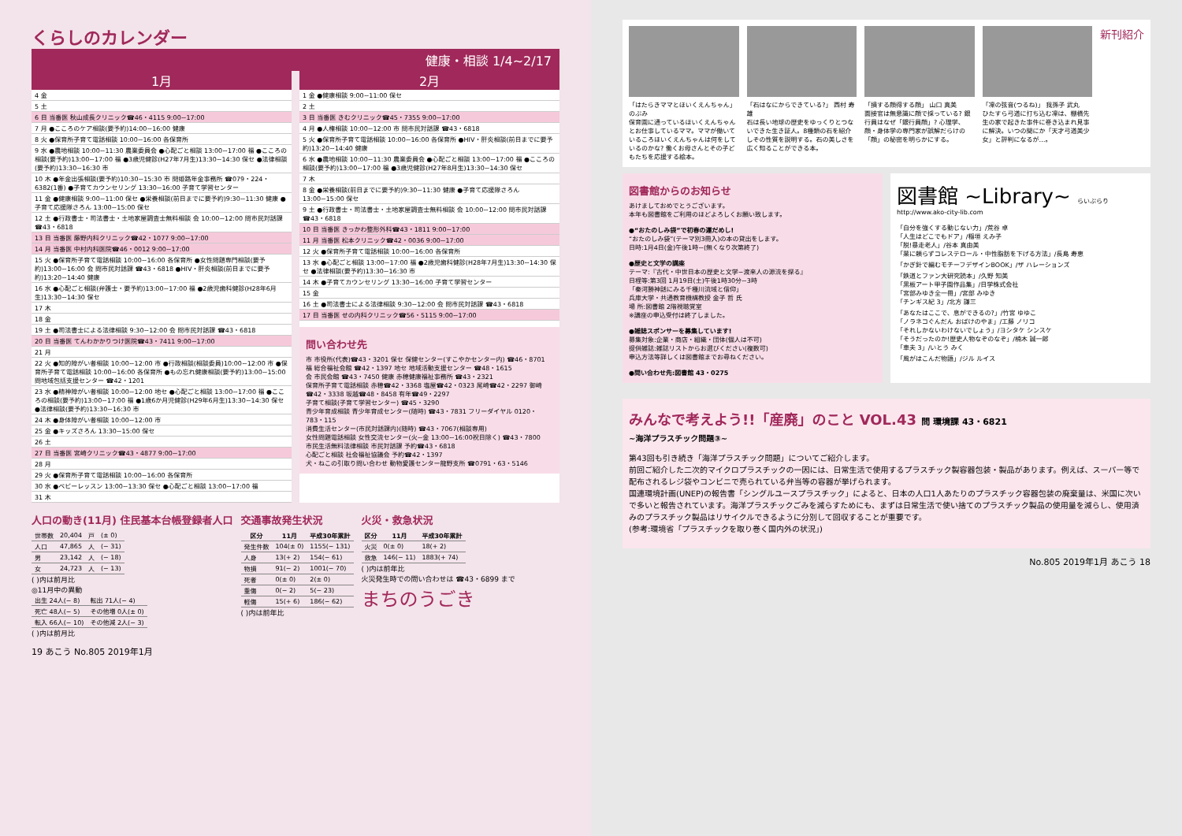くらしのカレンダー
健康・相談 1/4~2/17
1月
4 金
5 土
6 日 当番医 秋山成長クリニック☎46・4115 9:00~17:00
7 月 ●こころのケア相談(要予約)14:00~16:00 健康
8 火 ●保育所子育て電話相談 10:00~16:00 各保育所
9 水 ●農地相談 10:00~11:30 農業委員会 ●心配ごと相談 13:00~17:00 福 ●こころの相談(要予約)13:00~17:00 福 ●3歳児健診(H27年7月生)13:30~14:30 保セ ●法律相談(要予約)13:30~16:30 市
10 木 ●年金出張相談(要予約)10:30~15:30 市 問姫路年金事務所 ☎079・224・6382(1番) ●子育てカウンセリング 13:30~16:00 子育て学習センター
11 金 ●健康相談 9:00~11:00 保セ ●栄養相談(前日までに要予約)9:30~11:30 健康 ●子育て応援隊さろん 13:00~15:00 保セ
12 土 ●行政書士・司法書士・土地家屋調査士無料相談 会 10:00~12:00 問市民対話課 ☎43・6818
13 日 当番医 藤野内科クリニック☎42・1077 9:00~17:00
14 月 当番医 中村内科医院☎46・0012 9:00~17:00
15 火 ●保育所子育て電話相談 10:00~16:00 各保育所 ●女性問題専門相談(要予約)13:00~16:00 会 問市民対話課 ☎43・6818 ●HIV・肝炎相談(前日までに要予約)13:20~14:40 健康
16 水 ●心配ごと相談(弁護士・要予約)13:00~17:00 福 ●2歳児歯科健診(H28年6月生)13:30~14:30 保セ
17 木
18 金
19 土 ●司法書士による法律相談 9:30~12:00 会 問市民対話課 ☎43・6818
20 日 当番医 てんわかかりつけ医院☎43・7411 9:00~17:00
21 月
22 火 ●知的障がい者相談 10:00~12:00 市 ●行政相談(相談委員)10:00~12:00 市 ●保育所子育て電話相談 10:00~16:00 各保育所 ●もの忘れ健康相談(要予約)13:00~15:00 問地域包括支援センター ☎42・1201
23 水 ●精神障がい者相談 10:00~12:00 地セ ●心配ごと相談 13:00~17:00 福 ●こころの相談(要予約)13:00~17:00 福 ●1歳6か月児健診(H29年6月生)13:30~14:30 保セ ●法律相談(要予約)13:30~16:30 市
24 木 ●身体障がい者相談 10:00~12:00 市
25 金 ●キッズさろん 13:30~15:00 保セ
26 土
27 日 当番医 宮崎クリニック☎43・4877 9:00~17:00
28 月
29 火 ●保育所子育て電話相談 10:00~16:00 各保育所
30 水 ●ベビーレッスン 13:00~13:30 保セ ●心配ごと相談 13:00~17:00 福
31 木
2月
1 金 ●健康相談 9:00~11:00 保セ
2 土
3 日 当番医 きむクリニック☎45・7355 9:00~17:00
4 月 ●人権相談 10:00~12:00 市 問市民対話課 ☎43・6818
5 火 ●保育所子育て電話相談 10:00~16:00 各保育所 ●HIV・肝炎相談(前日までに要予約)13:20~14:40 健康
6 水 ●農地相談 10:00~11:30 農業委員会 ●心配ごと相談 13:00~17:00 福 ●こころの相談(要予約)13:00~17:00 福 ●3歳児健診(H27年8月生)13:30~14:30 保セ
7 木
8 金 ●栄養相談(前日までに要予約)9:30~11:30 健康 ●子育て応援隊さろん 13:00~15:00 保セ
9 土 ●行政書士・司法書士・土地家屋調査士無料相談 会 10:00~12:00 問市民対話課 ☎43・6818
10 日 当番医 きっかわ整形外科☎43・1811 9:00~17:00
11 月 当番医 松本クリニック☎42・0036 9:00~17:00
12 火 ●保育所子育て電話相談 10:00~16:00 各保育所
13 水 ●心配ごと相談 13:00~17:00 福 ●2歳児歯科健診(H28年7月生)13:30~14:30 保セ ●法律相談(要予約)13:30~16:30 市
14 木 ●子育てカウンセリング 13:30~16:00 子育て学習センター
15 金
16 土 ●司法書士による法律相談 9:30~12:00 会 問市民対話課 ☎43・6818
17 日 当番医 せの内科クリニック☎56・5115 9:00~17:00
問い合わせ先
市 市役所(代表)☎43・3201 保セ 保健センター(すこやかセンター内) ☎46・8701
福 総合福祉会館 ☎42・1397 地セ 地域活動支援センター ☎48・1615
会 市民会館 ☎43・7450 健康 赤穂健康福祉事務所 ☎43・2321
保育所子育て電話相談 赤穂☎42・3368 塩屋☎42・0323 尾崎☎42・2297 御崎☎42・3338 坂越☎48・8458 有年☎49・2297
子育て相談(子育て学習センター) ☎45・3290
青少年育成相談 青少年育成センター(随時) ☎43・7831 フリーダイヤル 0120・783・115
消費生活センター(市民対話課内)(随時) ☎43・7067(相談専用)
女性問題電話相談 女性交流センター(火~金 13:00~16:00祝日除く) ☎43・7800
市民生活無料法律相談 市民対話課 予約☎43・6818
心配ごと相談 社会福祉協議会 予約☎42・1397
犬・ねこの引取り問い合わせ 動物愛護センター龍野支所 ☎0791・63・5146
人口の動き(11月) 住民基本台帳登録者人口
| 世帯数 | 20,404 | 戸 | (± 0) |
| 人口 | 47,865 | 人 | (− 31) |
| 男 | 23,142 | 人 | (− 18) |
| 女 | 24,723 | 人 | (− 13) |
( )内は前月比
◎11月中の異動
| 出生 24人(− 8) | 転出 71人(− 4) |
| 死亡 48人(− 5) | その他増 0人(± 0) |
| 転入 66人(− 10) | その他減 2人(− 3) |
( )内は前月比
交通事故発生状況
| 区分 | 11月 | 平成30年累計 |
| --- | --- | --- |
| 発生件数 | 104(± 0) | 1155(− 131) |
| 人身 | 13(+ 2) | 154(− 61) |
| 物損 | 91(− 2) | 1001(− 70) |
| 死者 | 0(± 0) | 2(± 0) |
| 重傷 | 0(− 2) | 5(− 23) |
| 軽傷 | 15(+ 6) | 186(− 62) |
( )内は前年比
火災・救急状況
| 区分 | 11月 | 平成30年累計 |
| --- | --- | --- |
| 火災 | 0(± 0) | 18(+ 2) |
| 救急 | 146(− 11) | 1883(+ 74) |
( )内は前年比
火災発生時での問い合わせは ☎43・6899 まで
まちのうごき
19 あこう No.805 2019年1月
「はたらきママとほいくえんちゃん」 のぶみ
保育園に通っているほいくえんちゃんとお仕事しているママ。ママが働いているころほいくえんちゃんは何をしているのかな? 働くお母さんとその子どもたちを応援する絵本。
「石はなにからできている?」 西村 寿雄
石は長い地球の歴史をゆっくりとつないできた生き証人。8種類の石を紹介しその性質を説明する。石の美しさを広く知ることができる本。
「損する顔得する顔」 山口 真美
面接官は無意識に顔で採っている? 銀行員はなぜ「銀行員顔」? 心理学、顔・身体学の専門家が誤解だらけの「顔」の秘密を明らかにする。
「凜の弦音(つるね)」 我孫子 武丸
ひたすら弓道に打ち込む凜は、棚橋先生の家で起きた事件に巻き込まれ見事に解決。いつの間にか「天才弓道美少女」と評判になるが…。
新刊紹介
図書館からのお知らせ
あけましておめでとうございます。
本年も図書館をご利用のほどよろしくお願い致します。
●“おたのしみ袋”で初春の運だめし!
“おたのしみ袋”(テーマ別3冊入)の本の貸出をします。
日時:1月4日(金)午後1時~(無くなり次第終了)
●歴史と文学の講座
テーマ:『古代・中世日本の歴史と文学−渡来人の源流を探る』
日程等:第3回 1月19日(土)午後1時30分~3時
「秦河勝神話にみる千種川流域と信仰」
兵庫大学・共通教育機構教授 金子 哲 氏
場 所:図書館 2階視聴覚室
※講座の申込受付は終了しました。
●雑誌スポンサーを募集しています!
募集対象:企業・商店・組織・団体(個人は不可)
提供雑誌:雑誌リストからお選びください(複数可)
申込方法等詳しくは図書館までお尋ねください。
●問い合わせ先:図書館 43・0275
図書館 ~Library~ らいぶらり
http://www.ako-city-lib.com
「自分を強くする動じない力」/荒谷 卓
「人生はどこでもドア」/稲垣 えみ子
「脱!暴走老人」/谷本 真由美
「薬に頼らずコレステロール・中性脂肪を下げる方法」/長島 寿恵
「かぎ針で編むモチーフデザインBOOK」/ザ ハレーションズ
「鉄道とファン大研究読本」/久野 知美
「黒板アート甲子園作品集」/日学株式会社
「宮部みゆき全一冊」/宮部 みゆき
「チンギス紀 3」/北方 謙三
「あなたはここで、息ができるの?」/竹宮 ゆゆこ
「ノラネコぐんだん おばけのやま」/工藤 ノリコ
「それしかないわけないでしょう」/ヨシタケ シンスケ
「そうだったのか!歴史人物なぞのなぞ」/楠木 誠一郎
「車夫 3」/いとう みく
「風がはこんだ物語」/ジル ルイス
みんなで考えよう!!「産廃」のこと VOL.43 問 環境課 43・6821
~海洋プラスチック問題③~
第43回も引き続き「海洋プラスチック問題」についてご紹介します。
前回ご紹介した二次的マイクロプラスチックの一因には、日常生活で使用するプラスチック製容器包装・製品があります。例えば、スーパー等で配布されるレジ袋やコンビニで売られている弁当等の容器が挙げられます。
国連環境計画(UNEP)の報告書「シングルユースプラスチック」によると、日本の人口1人あたりのプラスチック容器包装の廃棄量は、米国に次いで多いと報告されています。海洋プラスチックごみを減らすためにも、まずは日常生活で使い捨てのプラスチック製品の使用量を減らし、使用済みのプラスチック製品はリサイクルできるように分別して回収することが重要です。
(参考:環境省「プラスチックを取り巻く国内外の状況」)
No.805 2019年1月 あこう 18